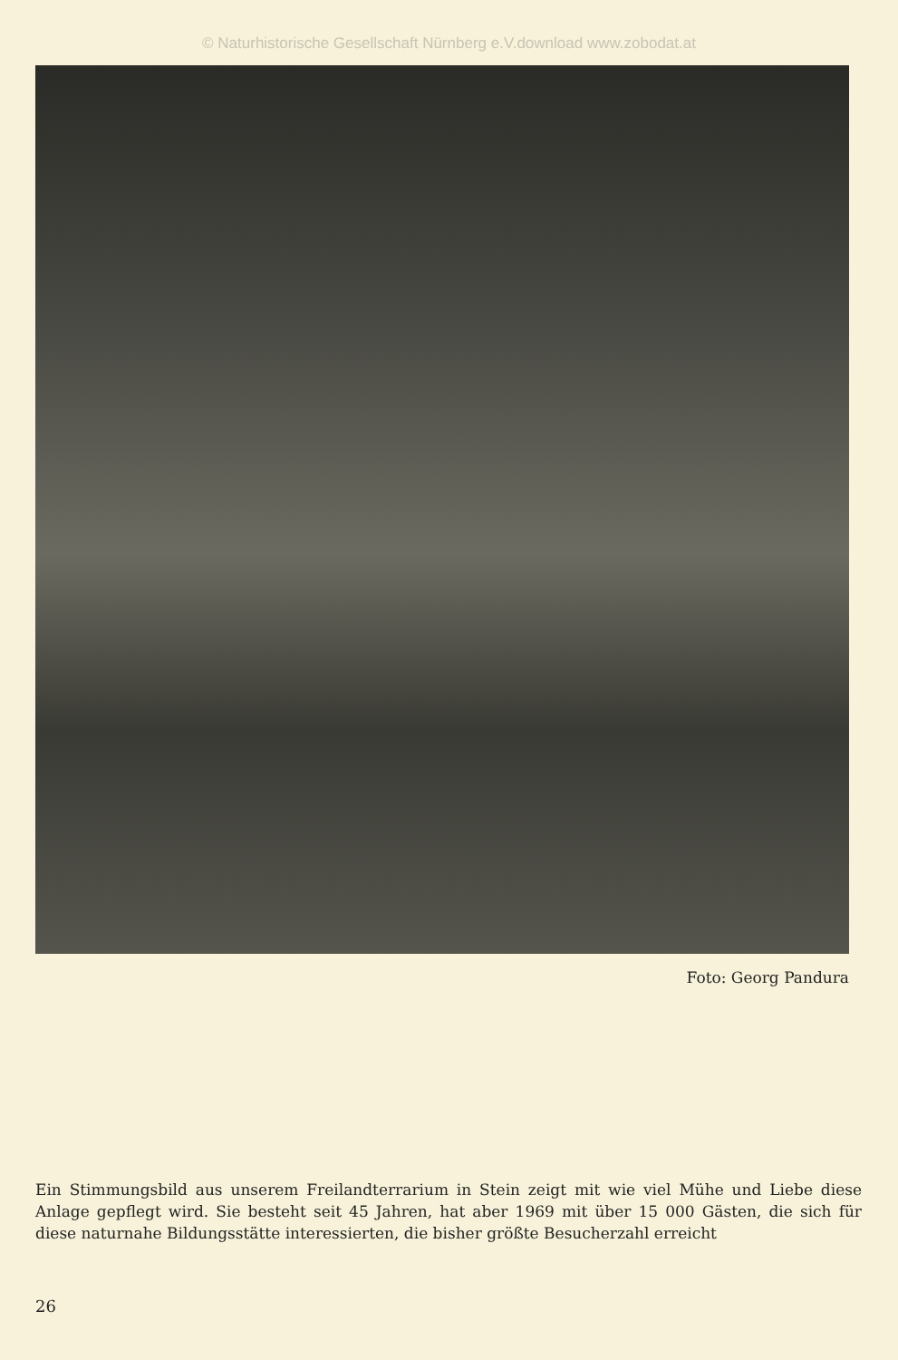© Naturhistorische Gesellschaft Nürnberg e.V.download www.zobodat.at
Foto: Georg Pandura
Ein Stimmungsbild aus unserem Freilandterrarium in Stein zeigt mit wie viel Mühe und Liebe diese Anlage gepflegt wird. Sie besteht seit 45 Jahren, hat aber 1969 mit über 15 000 Gästen, die sich für diese naturnahe Bildungsstätte interessierten, die bisher größte Besucherzahl erreicht
26